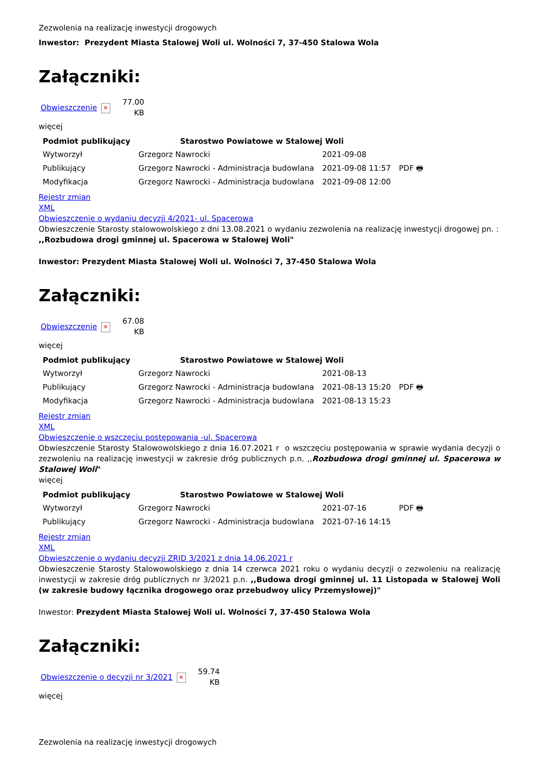Zezwolenia na realizację inwestycji drogowych
Inwestor: Prezydent Miasta Stalowej Woli ul. Wolności 7, 37-450 Stalowa Wola
Załączniki:
| Obwieszczenie | ✕ | 77.00 KB |
więcej
| Podmiot publikujący | Starostwo Powiatowe w Stalowej Woli | | |
| Wytworzył | Grzegorz Nawrocki | 2021-09-08 | PDF 🖶 |
| Publikujący | Grzegorz Nawrocki - Administracja budowlana | 2021-09-08 11:57 | |
| Modyfikacja | Grzegorz Nawrocki - Administracja budowlana | 2021-09-08 12:00 | |
Rejestr zmian
XML
Obwieszczenie o wydaniu decyzji 4/2021- ul. Spacerowa
Obwieszczenie Starosty stalowowolskiego z dni 13.08.2021 o wydaniu zezwolenia na realizację inwestycji drogowej pn. : ,,Rozbudowa drogi gminnej ul. Spacerowa w Stalowej Woli"
Inwestor: Prezydent Miasta Stalowej Woli ul. Wolności 7, 37-450 Stalowa Wola
Załączniki:
| Obwieszczenie | ✕ | 67.08 KB |
więcej
| Podmiot publikujący | Starostwo Powiatowe w Stalowej Woli | | |
| Wytworzył | Grzegorz Nawrocki | 2021-08-13 | PDF 🖶 |
| Publikujący | Grzegorz Nawrocki - Administracja budowlana | 2021-08-13 15:20 | |
| Modyfikacja | Grzegorz Nawrocki - Administracja budowlana | 2021-08-13 15:23 | |
Rejestr zmian
XML
Obwieszczenie o wszczęciu postępowania -ul. Spacerowa
Obwieszczenie Starosty Stalowowolskiego z dnia 16.07.2021 r o wszczęciu postępowania w sprawie wydania decyzji o zezwoleniu na realizację inwestycji w zakresie dróg publicznych p.n. ,,Rozbudowa drogi gminnej ul. Spacerowa w Stalowej Woli"
więcej
| Podmiot publikujący | Starostwo Powiatowe w Stalowej Woli | | |
| Wytworzył | Grzegorz Nawrocki | 2021-07-16 | PDF 🖶 |
| Publikujący | Grzegorz Nawrocki - Administracja budowlana | 2021-07-16 14:15 | |
Rejestr zmian
XML
Obwieszczenie o wydaniu decyzji ZRID 3/2021 z dnia 14.06.2021 r
Obwieszczenie Starosty Stalowowolskiego z dnia 14 czerwca 2021 roku o wydaniu decyzji o zezwoleniu na realizację inwestycji w zakresie dróg publicznych nr 3/2021 p.n. ,,Budowa drogi gminnej ul. 11 Listopada w Stalowej Woli (w zakresie budowy łącznika drogowego oraz przebudwoy ulicy Przemysłowej)"
Inwestor: Prezydent Miasta Stalowej Woli ul. Wolności 7, 37-450 Stalowa Wola
Załączniki:
| Obwieszczenie o decyzji nr 3/2021 | ✕ | 59.74 KB |
więcej
Zezwolenia na realizację inwestycji drogowych